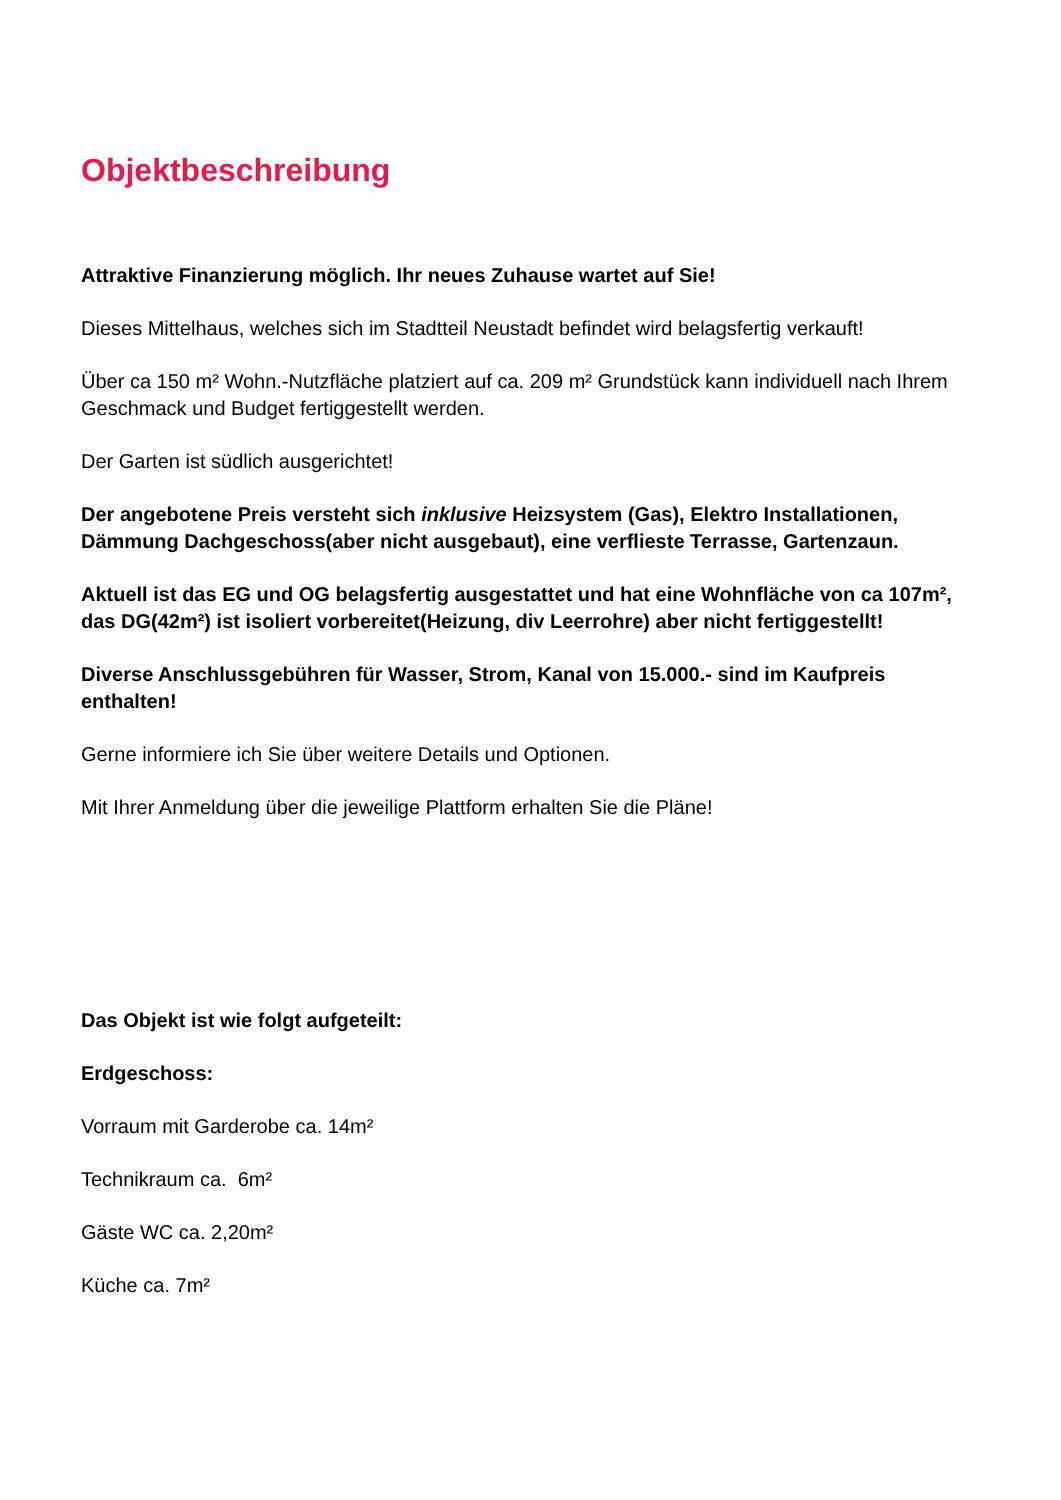Objektbeschreibung
Attraktive Finanzierung möglich. Ihr neues Zuhause wartet auf Sie!
Dieses Mittelhaus, welches sich im Stadtteil Neustadt befindet wird belagsfertig verkauft!
Über ca 150 m² Wohn.-Nutzfläche platziert auf ca. 209 m² Grundstück kann individuell nach Ihrem Geschmack und Budget fertiggestellt werden.
Der Garten ist südlich ausgerichtet!
Der angebotene Preis versteht sich inklusive Heizsystem (Gas), Elektro Installationen, Dämmung Dachgeschoss(aber nicht ausgebaut), eine verflieste Terrasse, Gartenzaun.
Aktuell ist das EG und OG belagsfertig ausgestattet und hat eine Wohnfläche von ca 107m², das DG(42m²) ist isoliert vorbereitet(Heizung, div Leerrohre) aber nicht fertiggestellt!
Diverse Anschlussgebühren für Wasser, Strom, Kanal von 15.000.- sind im Kaufpreis enthalten!
Gerne informiere ich Sie über weitere Details und Optionen.
Mit Ihrer Anmeldung über die jeweilige Plattform erhalten Sie die Pläne!
Das Objekt ist wie folgt aufgeteilt:
Erdgeschoss:
Vorraum mit Garderobe ca. 14m²
Technikraum ca. 6m²
Gäste WC ca. 2,20m²
Küche ca. 7m²